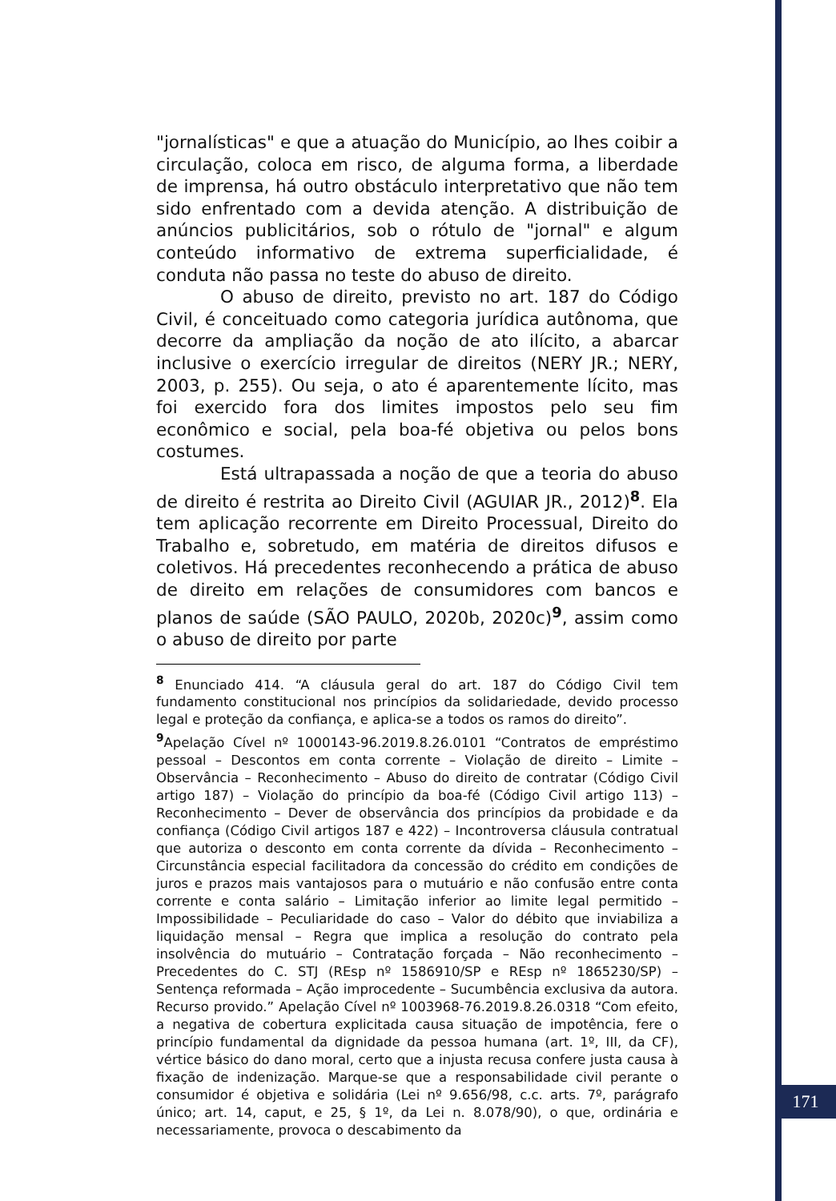"jornalísticas" e que a atuação do Município, ao lhes coibir a circulação, coloca em risco, de alguma forma, a liberdade de imprensa, há outro obstáculo interpretativo que não tem sido enfrentado com a devida atenção. A distribuição de anúncios publicitários, sob o rótulo de "jornal" e algum conteúdo informativo de extrema superficialidade, é conduta não passa no teste do abuso de direito.
O abuso de direito, previsto no art. 187 do Código Civil, é conceituado como categoria jurídica autônoma, que decorre da ampliação da noção de ato ilícito, a abarcar inclusive o exercício irregular de direitos (NERY JR.; NERY, 2003, p. 255). Ou seja, o ato é aparentemente lícito, mas foi exercido fora dos limites impostos pelo seu fim econômico e social, pela boa-fé objetiva ou pelos bons costumes.
Está ultrapassada a noção de que a teoria do abuso de direito é restrita ao Direito Civil (AGUIAR JR., 2012)<sup>8</sup>. Ela tem aplicação recorrente em Direito Processual, Direito do Trabalho e, sobretudo, em matéria de direitos difusos e coletivos. Há precedentes reconhecendo a prática de abuso de direito em relações de consumidores com bancos e planos de saúde (SÃO PAULO, 2020b, 2020c)<sup>9</sup>, assim como o abuso de direito por parte
<sup>8</sup> Enunciado 414. “A cláusula geral do art. 187 do Código Civil tem fundamento constitucional nos princípios da solidariedade, devido processo legal e proteção da confiança, e aplica-se a todos os ramos do direito”.
<sup>9</sup> Apelação Cível nº 1000143-96.2019.8.26.0101 “Contratos de empréstimo pessoal – Descontos em conta corrente – Violação de direito – Limite – Observância – Reconhecimento – Abuso do direito de contratar (Código Civil artigo 187) – Violação do princípio da boa-fé (Código Civil artigo 113) – Reconhecimento – Dever de observância dos princípios da probidade e da confiança (Código Civil artigos 187 e 422) – Incontroversa cláusula contratual que autoriza o desconto em conta corrente da dívida – Reconhecimento – Circunstância especial facilitadora da concessão do crédito em condições de juros e prazos mais vantajosos para o mutuário e não confusão entre conta corrente e conta salário – Limitação inferior ao limite legal permitido – Impossibilidade – Peculiaridade do caso – Valor do débito que inviabiliza a liquidação mensal – Regra que implica a resolução do contrato pela insolvência do mutuário – Contratação forçada – Não reconhecimento – Precedentes do C. STJ (REsp nº 1586910/SP e REsp nº 1865230/SP) – Sentença reformada – Ação improcedente – Sucumbência exclusiva da autora. Recurso provido.” Apelação Cível nº 1003968-76.2019.8.26.0318 “Com efeito, a negativa de cobertura explicitada causa situação de impotência, fere o princípio fundamental da dignidade da pessoa humana (art. 1º, III, da CF), vértice básico do dano moral, certo que a injusta recusa confere justa causa à fixação de indenização. Marque-se que a responsabilidade civil perante o consumidor é objetiva e solidária (Lei nº 9.656/98, c.c. arts. 7º, parágrafo único; art. 14, caput, e 25, § 1º, da Lei n. 8.078/90), o que, ordinária e necessariamente, provoca o descabimento da
171